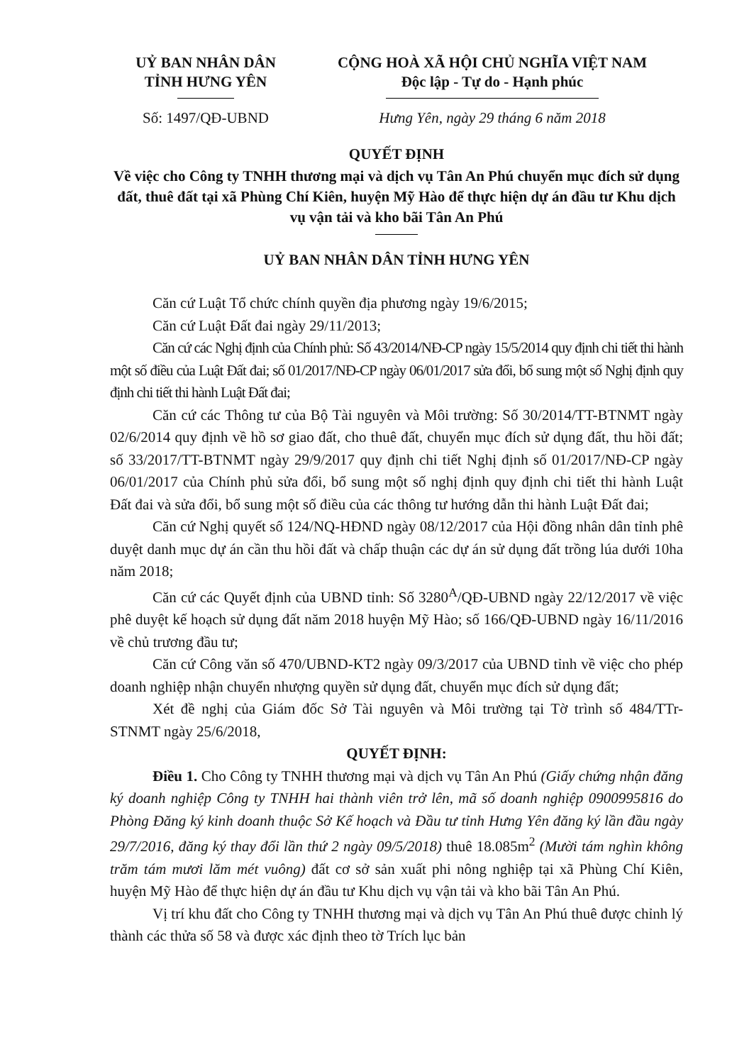UỶ BAN NHÂN DÂN
TỈNH HƯNG YÊN
CỘNG HOÀ XÃ HỘI CHỦ NGHĨA VIỆT NAM
Độc lập - Tự do - Hạnh phúc
Số: 1497/QĐ-UBND Hưng Yên, ngày 29 tháng 6 năm 2018
QUYẾT ĐỊNH
Về việc cho Công ty TNHH thương mại và dịch vụ Tân An Phú chuyển mục đích sử dụng đất, thuê đất tại xã Phùng Chí Kiên, huyện Mỹ Hào để thực hiện dự án đầu tư Khu dịch vụ vận tải và kho bãi Tân An Phú
UỶ BAN NHÂN DÂN TỈNH HƯNG YÊN
Căn cứ Luật Tổ chức chính quyền địa phương ngày 19/6/2015;
Căn cứ Luật Đất đai ngày 29/11/2013;
Căn cứ các Nghị định của Chính phủ: Số 43/2014/NĐ-CP ngày 15/5/2014 quy định chi tiết thi hành một số điều của Luật Đất đai; số 01/2017/NĐ-CP ngày 06/01/2017 sửa đổi, bổ sung một số Nghị định quy định chi tiết thi hành Luật Đất đai;
Căn cứ các Thông tư của Bộ Tài nguyên và Môi trường: Số 30/2014/TT-BTNMT ngày 02/6/2014 quy định về hồ sơ giao đất, cho thuê đất, chuyển mục đích sử dụng đất, thu hồi đất; số 33/2017/TT-BTNMT ngày 29/9/2017 quy định chi tiết Nghị định số 01/2017/NĐ-CP ngày 06/01/2017 của Chính phủ sửa đổi, bổ sung một số nghị định quy định chi tiết thi hành Luật Đất đai và sửa đổi, bổ sung một số điều của các thông tư hướng dẫn thi hành Luật Đất đai;
Căn cứ Nghị quyết số 124/NQ-HĐND ngày 08/12/2017 của Hội đồng nhân dân tỉnh phê duyệt danh mục dự án cần thu hồi đất và chấp thuận các dự án sử dụng đất trồng lúa dưới 10ha năm 2018;
Căn cứ các Quyết định của UBND tỉnh: Số 3280<sup>A</sup>/QĐ-UBND ngày 22/12/2017 về việc phê duyệt kế hoạch sử dụng đất năm 2018 huyện Mỹ Hào; số 166/QĐ-UBND ngày 16/11/2016 về chủ trương đầu tư;
Căn cứ Công văn số 470/UBND-KT2 ngày 09/3/2017 của UBND tỉnh về việc cho phép doanh nghiệp nhận chuyển nhượng quyền sử dụng đất, chuyển mục đích sử dụng đất;
Xét đề nghị của Giám đốc Sở Tài nguyên và Môi trường tại Tờ trình số 484/TTr-STNMT ngày 25/6/2018,
QUYẾT ĐỊNH:
Điều 1. Cho Công ty TNHH thương mại và dịch vụ Tân An Phú (Giấy chứng nhận đăng ký doanh nghiệp Công ty TNHH hai thành viên trở lên, mã số doanh nghiệp 0900995816 do Phòng Đăng ký kinh doanh thuộc Sở Kế hoạch và Đầu tư tỉnh Hưng Yên đăng ký lần đầu ngày 29/7/2016, đăng ký thay đổi lần thứ 2 ngày 09/5/2018) thuê 18.085m<sup>2</sup> (Mười tám nghìn không trăm tám mươi lăm mét vuông) đất cơ sở sản xuất phi nông nghiệp tại xã Phùng Chí Kiên, huyện Mỹ Hào để thực hiện dự án đầu tư Khu dịch vụ vận tải và kho bãi Tân An Phú.
Vị trí khu đất cho Công ty TNHH thương mại và dịch vụ Tân An Phú thuê được chỉnh lý thành các thửa số 58 và được xác định theo tờ Trích lục bản